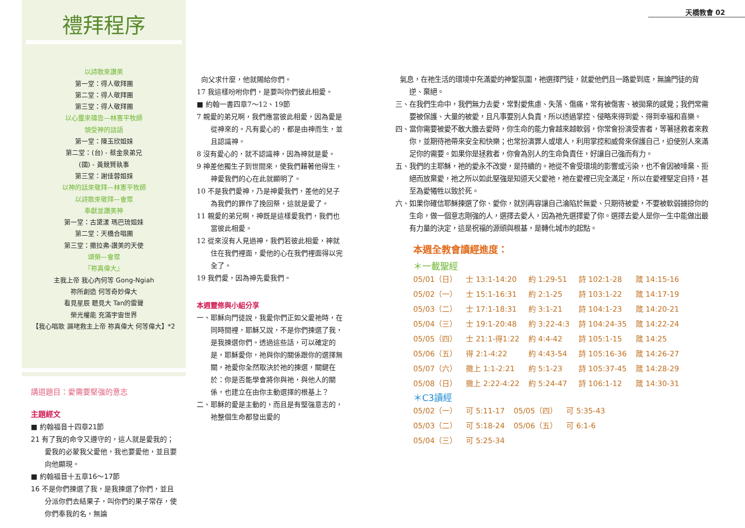天橋教會 02
禮拜程序
以詩歌來讚美
第一堂：得人敬拜團
第二堂：得人敬拜團
第三堂：得人敬拜團
以心靈來禱告—林憲平牧師
領受神的話語
第一堂：陳玉欣姐妹
第二堂：(台) - 蔡金泉弟兄
(國) - 黃競賢執事
第三堂：謝佳蓉姐妹
以神的話來敬拜—林憲平牧師
以詩歌來敬拜—會眾
奉獻並讚美神
第一堂：古黛漾 瑪巴琉姐妹
第二堂：天橋合唱團
第三堂：撒拉弗-讚美的天使
頌榮—會眾
『祢真偉大』
主我上帝 我心內何等 Gong-Ngiah
祢所創造 何等奇妙偉大
看見星辰 聽見大 Tan的雷聲
榮光權能 充滿宇宙世界
【我心唱歌 謳咾救主上帝 祢真偉大 何等偉大】*2
講道題目：愛需要堅強的意志
主題經文
■ 約翰福音十四章21節
21 有了我的命令又遵守的，這人就是愛我的；愛我的必蒙我父愛他，我也要愛他，並且要向他顯現。
■ 約翰福音十五章16～17節
16 不是你們揀選了我，是我揀選了你們，並且分派你們去結果子，叫你們的果子常存，使你們奉我的名，無論
向父求什麼，他就賜給你們。
17 我這樣吩咐你們，是要叫你們彼此相愛。
■ 約翰一書四章7～12、19節
7 親愛的弟兄啊，我們應當彼此相愛，因為愛是從神來的。凡有愛心的，都是由神而生，並且認識神。
8 沒有愛心的，就不認識神，因為神就是愛。
9 神差他獨生子到世間來，使我們藉著他得生，神愛我們的心在此就顯明了。
10 不是我們愛神，乃是神愛我們，差他的兒子為我們的罪作了挽回祭，這就是愛了。
11 親愛的弟兄啊，神既是這樣愛我們，我們也當彼此相愛。
12 從來沒有人見過神，我們若彼此相愛，神就住在我們裡面，愛他的心在我們裡面得以完全了。
19 我們愛，因為神先愛我們。
本週靈修與小組分享
一、耶穌向門徒說，我愛你們正如父愛祂時，在同時間裡，耶穌又說，不是你們揀選了我，是我揀選你們。透過這些話，可以確定的是，耶穌愛你，祂與你的關係跟你的選擇無關，祂愛你全然取決於祂的揀選，關鍵在於：你是否能學會將你與祂，與他人的關係，也建立在由你主動選擇的根基上？
二、耶穌的愛是主動的，而且是有堅強意志的，祂整個生命都發出愛的
氣息，在祂生活的環境中充滿愛的神聖氛圍，祂選擇門徒，就愛他們且一路愛到底，無論門徒的背逆、棄絕。
三、在我們生命中，我們無力去愛，常對愛焦慮、失落、傷痛，常有被傷害、被拋棄的感覺；我們常需要被保護、大量的被愛，且凡事要別人負責，所以透過掌控、侵略來得到愛、得到幸福和喜樂。
四、當你需要被愛不敢大膽去愛時，你生命的能力會越來越軟弱，你常會扮演受害者，等著拯救者來救你，並期待祂帶來安全和快樂；也常扮演罪人或壞人，利用掌控和威脅來保護自己，迫使別人來滿足你的需要。如果你是拯救者，你會為別人的生命負責任，好讓自己強而有力。
五、我們的主耶穌，祂的愛永不改變，是持續的。祂從不會受環境的影響或污染，也不會因被唾棄、拒絕而放棄愛，祂之所以如此堅強是知道天父愛祂，祂在愛裡已完全滿足，所以在愛裡堅定自持，甚至為愛犧牲以致於死。
六、如果你確信耶穌揀選了你、愛你，就別再容讓自己淪陷於無愛、只期待被愛，不要被軟弱擄掠你的生命，做一個意志剛強的人，選擇去愛人，因為祂先選擇愛了你。選擇去愛人是你一生中能做出最有力量的決定，這是祝福的源頭與根基，是轉化城市的起點。
本週全教會讀經進度：
＊一載聖經
| 05/01（日） | 士 13:1-14:20 | 約 1:29-51 | 詩 102:1-28 | 箴 14:15-16 |
| 05/02（一） | 士 15:1-16:31 | 約 2:1-25 | 詩 103:1-22 | 箴 14:17-19 |
| 05/03（二） | 士 17:1-18:31 | 約 3:1-21 | 詩 104:1-23 | 箴 14:20-21 |
| 05/04（三） | 士 19:1-20:48 | 約 3:22-4:3 | 詩 104:24-35 | 箴 14:22-24 |
| 05/05（四） | 士 21:1-得1:22 | 約 4:4-42 | 詩 105:1-15 | 箴 14:25 |
| 05/06（五） | 得 2:1-4:22 | 約 4:43-54 | 詩 105:16-36 | 箴 14:26-27 |
| 05/07（六） | 撒上 1:1-2:21 | 約 5:1-23 | 詩 105:37-45 | 箴 14:28-29 |
| 05/08（日） | 撒上 2:22-4:22 | 約 5:24-47 | 詩 106:1-12 | 箴 14:30-31 |
＊C3讀經
| 05/02（一） | 可 5:11-17 | 05/05（四） | 可 5:35-43 |
| 05/03（二） | 可 5:18-24 | 05/06（五） | 可 6:1-6 |
| 05/04（三） | 可 5:25-34 | | |